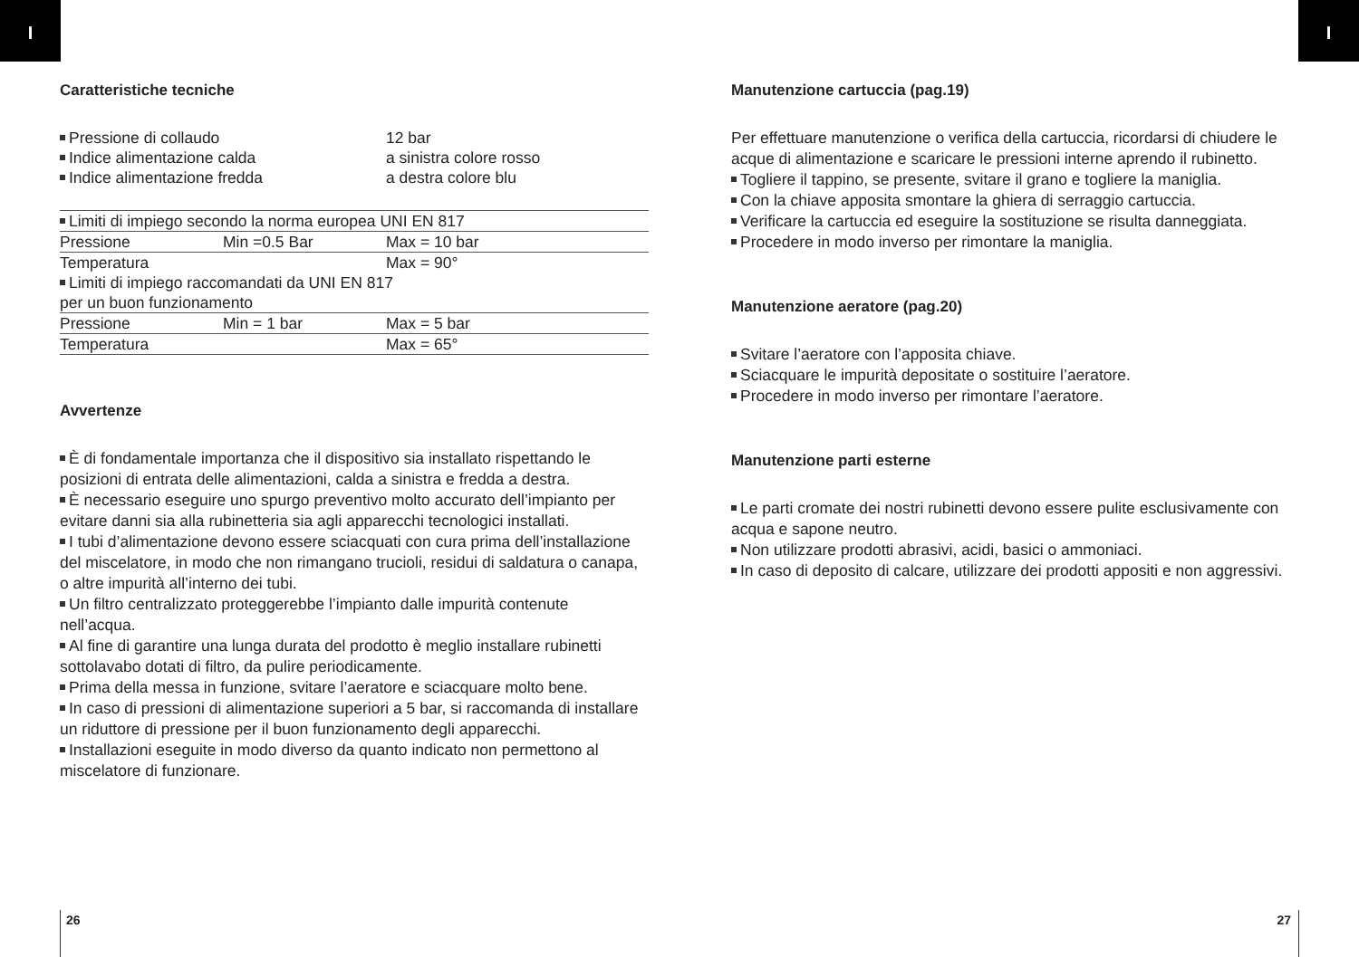I I
Caratteristiche tecniche
| Pressione di collaudo | 12 bar |
| Indice alimentazione calda | a sinistra colore rosso |
| Indice alimentazione fredda | a destra colore blu |
| Limiti di impiego secondo la norma europea UNI EN 817 | | |
| Pressione | Min =0.5 Bar | Max = 10 bar |
| Temperatura | | Max = 90° |
| Limiti di impiego raccomandati da UNI EN 817 per un buon funzionamento | | |
| Pressione | Min = 1 bar | Max = 5 bar |
| Temperatura | | Max = 65° |
Avvertenze
È di fondamentale importanza che il dispositivo sia installato rispettando le posizioni di entrata delle alimentazioni, calda a sinistra e fredda a destra.
È necessario eseguire uno spurgo preventivo molto accurato dell’impianto per evitare danni sia alla rubinetteria sia agli apparecchi tecnologici installati.
I tubi d’alimentazione devono essere sciacquati con cura prima dell’installazione del miscelatore, in modo che non rimangano trucioli, residui di saldatura o canapa, o altre impurità all’interno dei tubi.
Un filtro centralizzato proteggerebbe l’impianto dalle impurità contenute nell’acqua.
Al fine di garantire una lunga durata del prodotto è meglio installare rubinetti sottolavabo dotati di filtro, da pulire periodicamente.
Prima della messa in funzione, svitare l’aeratore e sciacquare molto bene.
In caso di pressioni di alimentazione superiori a 5 bar, si raccomanda di installare un riduttore di pressione per il buon funzionamento degli apparecchi.
Installazioni eseguite in modo diverso da quanto indicato non permettono al miscelatore di funzionare.
Manutenzione cartuccia (pag.19)
Per effettuare manutenzione o verifica della cartuccia, ricordarsi di chiudere le acque di alimentazione e scaricare le pressioni interne aprendo il rubinetto.
Togliere il tappino, se presente, svitare il grano e togliere la maniglia.
Con la chiave apposita smontare la ghiera di serraggio cartuccia.
Verificare la cartuccia ed eseguire la sostituzione se risulta danneggiata.
Procedere in modo inverso per rimontare la maniglia.
Manutenzione aeratore (pag.20)
Svitare l’aeratore con l’apposita chiave.
Sciacquare le impurità depositate o sostituire l’aeratore.
Procedere in modo inverso per rimontare l’aeratore.
Manutenzione parti esterne
Le parti cromate dei nostri rubinetti devono essere pulite esclusivamente con acqua e sapone neutro.
Non utilizzare prodotti abrasivi, acidi, basici o ammoniaci.
In caso di deposito di calcare, utilizzare dei prodotti appositi e non aggressivi.
26 27